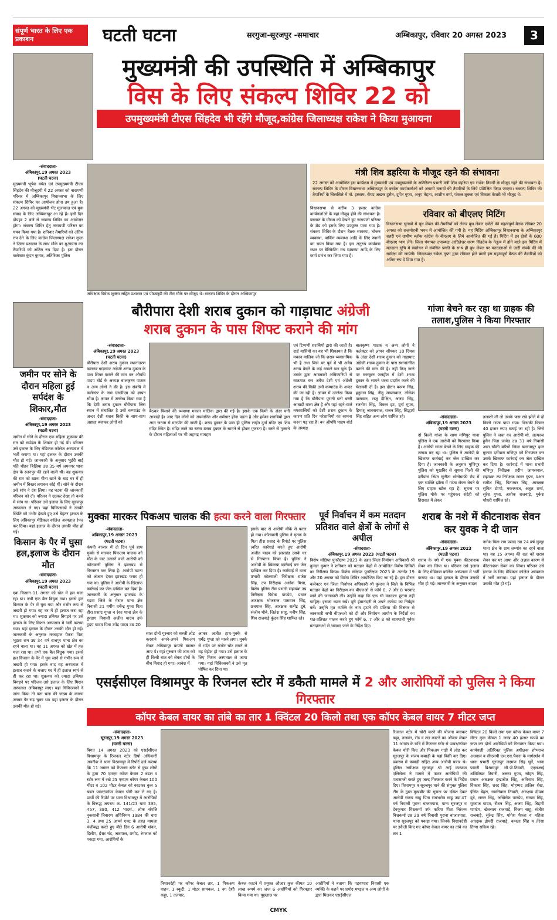संपूर्ण भारत के लिए एक प्रकाशन
घटती घटना
सरगुजा-सूरजपुर -समाचार
अम्बिकापुर, रविवार 20 अगस्त 2023
3
मुख्यमंत्री की उपस्थिति में अम्बिकापुर
विस के लिए संकल्प शिविर 22 को
उपमुख्यमंत्री टीएस सिंहदेव भी रहेंगे मौजूद,कांग्रेस जिलाध्यक्ष राकेश ने किया मुआयना
-संवाददाता-
अंबिकापुर,19 अगस्त 2023
(घटती घटना)
मुख्यमंत्री भूपेश बघेल एवं उपमुख्यमंत्री टीएस सिंहदेव की मौजूदगी में 22 अगस्त को नारायणी परिसर में अम्बिकापुर विधानसभा के लिए संकल्प शिविर का आयोजन होना तय हुआ है। 22 अगस्त को मुख्यमंत्री भेंट मुलाकात एवं युवा संवाद के लिए अम्बिकापुर आ रहे हैं। इसी दिन दोपहर 2 बजे से संकल्प शिविर का आयोजन होगा। संकल्प शिविर हेतु नारायणी परिसर का चयन किया गया है। शनिवार तैयारियों को अंतिम रुप देने के लिए कांग्रेस जिलाध्यक्ष राकेश गुप्ता ने जिला प्रशासन के साथ मौके का मुआयना कर तैयारियों को अंतिम रुप दिया है। इस दौरान कलेक्टर कुंदन कुमार, अतिरिक्त पुलिस
अधिक्षक विवेक शुक्ला सहित प्रशासन एवं पीडब्लूडी की टीम मौके पर मौजूद थे। संकल्प शिविर के दौरान अम्बिकापुर
मंत्री शिव डहरिया के मौजूद रहने की संभावना
22 अगस्त को आयोजित इस कार्यक्रम में मुख्यमंत्री एवं उपमुख्यमंत्री के अतिरिक्त प्रभारी मंत्री शिव डहरिया एवं राजेश तिवारी के मौजूद रहने की संभावना है। संकल्प शिविर के दौरान विधानसभा अम्बिकापुर के कांग्रेस कार्यकर्ताओं को अगामी चनावों की तैयारियों के लिये प्रशिक्षित किया जाएगा। संकल्प शिविर की तैयारियों के सिलसिले में मो. इस्लाम, सैयद अख्तर हुसैन, दुर्गेश गुप्ता, अनूप मेहता, आशीष वर्मा, पंकज शुक्ला एवं विकास केशरी भी मौजूद थे।
विधानसभा से करीब 3 हजार कांग्रेस कार्यकर्ताओं के यहां मौजूद होने की संभावना है। बरसात के मौसम को देखते हुए नारायणी परिसर के शेड को इसके लिए उपयुक्त पाया गया है। संकल्प शिविर के दौरान बैठक व्यवस्था, भोजन व्यवस्था, पार्किंग व्यवस्था आदि के लिए स्थानों का चयन किया गया है। इस अनुरुप कार्यक्रम स्थल पर बैरिकेटिंग मंच व्यवस्था आदि के लिए कार्य प्रारंभ कर लिया गया है।
रविवार को बीएलए मिटिंग
विधानसभा चुनावों में बूथ लेबल की तैयारियों को लेकर बूथ लेबल एजेंटों की महत्वपूर्ण बैठक रविवार 20 अगस्त को राजमोहनी भवन में आयोजित की गयी है। यह मिटिंग अम्बिकापुर विधानसभा के अम्बिकापुर शहरी एवं ग्रामीण ब्लॉक कांग्रेस के बीएलए के लिये आयोजित की गई है। मिटिंग में इन क्षेत्रों के 600 बीएलए भाग लेंगे। जिला पंचायत उपाध्यक्ष आदितेश्वर शरण सिंहदेव के नेतृत्व में होने वाले इस मिटिंग में मतदाता सूचि में संशोधन से संबंधित प्रगति के साथ ही बूथ लेबल पर मतदाताओं से जारी संपर्क की भी समीक्षा की जायेगी। जिलाध्यक्ष राकेश गुप्ता द्वारा रविवार होने वाली इस महत्वपूर्ण बैठक की तैयारियों को अंतिम रुप दे दिया गया है।
जमीन पर सोने के दौरान महिला हुई सर्पदंश के शिकार,मौत
-संवाददाता-
अंबिकापुर,19 अगस्त 2023
(घटती घटना)
जमीन में सोने के दौरान एक महिला शुक्रवार की रात को सर्पदंश के शिकार हो गई थी। परिजन उसे इलाज के लिए मेडिकल कॉलेज अस्पताल में भर्ती कराया था। यहां इलाज के दौरान उसकी मौत हो गई। जानकारी के अनुसार भुईरी बाई पति चौहन बिझिया उम्र 35 वर्ष जयनगर थाना क्षेत्र के रजनपुर की रहने वाली थी। वह शुक्रवार की रात को खाना पीना खाने के बाद घर में ही जमीन में बिस्तर लगाकर सोई थी। सोने के दौरान उसे सांप ने दंश लिया। वह घटना की जानकारी परिजन को दी। परिजन ने उठकर देखा तो कमरे में सांप था। परिजन उसे इलाज के लिए सूरजपुर अस्पताल ले गए। यहां चिकित्सकों ने उसकी स्थिति को गंभीर देखते हुए उसे बेहतर इलाज के लिए अंबिकापुर मेडिकल कॉलेज अस्पताल रेफर कर दिया। यहां इलाज के दौरान उसकी मौत हो गई।
किसान के पैर में घुसा हल,इलाज के दौरान मौत
-संवाददाता-
अंबिकापुर,19 अगस्त 2023
(घटती घटना)
एक किसान 11 अगस्त को खेत में हल चला रहा था। तभी एक बैल बिदुक गया। इससे हल किसान के पैर में घुस गया और गंभीर रूप से जख्मी हो गया। वह घर में ही इलाज करा रहा था। शुक्रवार को ज्यादा तबियत बिगड़ने पर उसे इलाज के लिए मिशन अस्पताल में भर्ती कराया गया। यहां इलाज के दौरान उसकी मौत हो गई। जानकारी के अनुसार मनबहाल पैकरा पिता भुइला राम उम्र 34 वर्ष राजपुर थाना क्षेत्र का रहने वाला था। वह 11 अगस्त को खेत में हल चला रहा था। तभी एक बैल बिदुक गया। इससे हल किसान के पैर में घुस जाने से गंभीर रूप से जख्मी हो गया। इसके बाद वह अस्पताल में इलाज कराने के बजाए घर में ही इलाज स्वयं से ही कर रहा था। शुक्रवार को ज्यादा तबियत बिगड़ने पर परिजन उसे इलाज के लिए मिशन अस्पताल अंबिकापुर लाए। यहां चिकित्सकों ने जांच किया तो पता चला की जख्म के कारण उसका पैर सड़ चुका था। यहां इलाज के दौरान उसकी मौत हो गई।
बौरीपारा देशी शराब दुकान को गाड़ाघाट अंग्रेजी
शराब दुकान के पास शिफ्ट कराने की मांग
-संवाददाता-
अंबिकापुर,19 अगस्त 2023
(घटती घटना)
बौरीपारा देशी शराब दुकान स्थानांतरण कराकर गाड़ाघाट अंग्रेजी शराब दुकान के पास शिफ्ट कराने की मांग वन औषधि पादप बोर्ड के अध्यक्ष बालकृष्ण पाठक व अन्य लोगों ने की है। इस संबंधि में कलेक्टर के नाम एसडीएम को ज्ञापन सौंपा है। ज्ञापन में उल्लेख किया गया है कि देशी शराब दुकान बौरीपारा जिस स्थान में संचालित है उसी कम्पाउंड के अन्दर देशी शराब बिक्री के साथ-साथ अहाता बनाकर लोगों को
बैठकर पिलाने की व्यवस्था मकान मालिक द्वारा की गई है। इसके एक किमी के अंदर घनी आबादी है। आए दिन लोगों को अपमानित और शर्मसार होना पड़ता है और हमेशा शराबियों द्वारा आम जनता से मारपीट की जाती है। शराद दुकान के पास ही पुलिस लाईन दुर्गा मंदिर एवं शिव मंदिर स्थित है। मंदिर जाने का रास्ता शराब दुकान के सामने से होकर गुजरता है। रास्ते से गुजरने के दौरान महिलाओं पर भी अहमद्र व्यवहार
एवं टिप्पणी शराबियों द्वारा की जाती है। दार्ड वासियों का यह भी शिकायत है कि मकान मालिक जो कि शराब व्यवसायिक भी है तथा जिस पर पूर्व में भी अवैध शराब बेचने के कई मामले चल चुके हैं। उसके द्वारा आबकारी अधिकारियों से साठगाठ कर अवैध देशी एवं अंग्रेजी शराब की बिक्री उसी कम्पाउंड के अन्दर की जा रही है। ज्ञापन में उल्लेख किया गया है कि बौरीपारा पुरानी घनी बस्ती आबादी वाला क्षेत्र है और यहां रहने-वाले नगरवासियों को देशी शराब दुकान के कारण प्रति दिन परेशानियों का सामना करना पड़ रहा है। वन औषधि पादप बोर्ड के अध्यक्ष
बालकृष्ण पाठक व अन्य लोगों ने कलेक्टर को ज्ञापन सौंपकर 10 दिवस के अंदर देशी शराब दुकान को गाड़ाघाट अंग्रेजी शराब दुकान के पास स्थानांतरित कराने की मांग की है। नहीं किए जाने पर मजबूरन जनहीत में देशी शराब दुकान के सामने धरना प्रदर्शन करने की चेतावनी दी है। इस दौरान बरूण सिंह, हनुमान सिंह, नीतू जायसवाल, लोकेश पासवान, राजू दीक्षित, अजय सिंह, रजनीश सिंह, विकल झा, दुर्गा गुप्ता, हिमांशु जायसवाल, राजन सिंह, सिद्धार्थ सिंह सहित अन्य लोग शामिल रहे।
गांजा बेचने कर रहा था ग्राहक की तलाश,पुलिस ने किया गिरफ्तार
-संवाददाता-
अंबिकापुर,19 अगस्त 2023
(घटती घटना)
दो किलो गांजा के साथ मणिपुर थाना पुलिस ने एक आरोपी को गिरफ्तार किया है। आरोपी गांजा बेचने के लिए ग्राहक की तलाश कर रहा था। पुलिस ने आरोपी के खिलाफ कार्रवाई कर जेल दाखिल कर दिया है। जानकारी के अनुसार मुणिपुर पुलिस को मुखबिर से सूचना मिली की दर्रीपारा स्थित सुनीता सोनोग्राफी रोड में एक व्यक्ति झोला में गांजा लेकर बेचने के लिए ग्राहक खोज रहा है। सूचना पर पुलिस मौके पर पहुंचकर संदेही को हिरासत में लेकर
तलाशी ली तो उसके पास रखे झोले में दो किलो गांजा पाया गया। जिसकी किमत 40 हजार रुपए बताई जा रही है। जिसे पुलिस ने जब्त कर आरोपी मो. अल्फाज हुसैन पिता जावेद उम्र 31 वर्ष निवासी आरा चौकी बरियों जिला बलरामपुर हाल मुकाम दर्रीपारा मणिपुर को गिरफ्तार कर उसके खिलाफ कार्रवाई कर जेल दाखिल कर दिया है। कार्रवाई में थाना प्रभारी मणिपुर निरीक्षक प्रदीप जायसवाल, सहायक उप निरीक्षक ललन गुप्ता, प्रआर सतीश सिंह, पिताम्बर सिंह, आरक्षक सुमित टोप्पो, मकरध्वज, अतुल शर्मा, सुरेश गुप्ता, अशोक राजवाड़े, मुकेश चौधरी शामिल रहे।
मुक्का मारकर पिकअप चालक की हत्या करने वाला गिरफ्तार
-संवाददाता-
अंबिकापुर,19 अगस्त 2023
(घटती घटना)
कंपनी बाजार में दो दिन पूर्व हाथ मुक्के से मारकर पिकअप चालक को मौत के घाट उतारने वाले आरोपी को कोतवाली पुलिस ने झारखंड से गिरफ्तार कर लिया है। आरोपी घटना को अंजाम देकर झारखंड फरार हो गया था। पुलिस ने आरोपी के खिलाफ कार्रवाई कर जेल दाखिल कर दिया है। जानकारी के अनुसार झारखंड के गढ़वा जिले के मेराल थाना क्षेत्र निवासी 21 वर्षीय धर्मेन्द्र गुप्ता पिता हीरा प्रसाद गुप्ता व रंका थाना क्षेत्र के हुरदाग निवासी अजीत यादव उर्फ हृदय यादव पिता उपेंद्र यादव उम्र 20
साल दोनों गुरुवार को सब्जी लोड करवाने अपने-अपने पिकअप लेकर अंबिकापुर कंपनी बाजार आए थे। यहां गुरुवार की शाम को ही किसी बात को लेकर दोनों के बीच विवाद हो गया। आवेश में
आकर अजीत हाथ-मुक्के से धर्मेंद्र गुप्ता को मारने लगा। मुक्के से गर्दन पर गंभीर चोट लगने से वह बेहोश हो गया। उसे इलाज के लिए मिशन अस्पताल ले जाया गया। यहां चिकित्सकों ने उसे मृत घोषित कर दिया था।
इसके बाद से आरोपी मौके से फरार हो गया। कोतवाली पुलिस ने मृतक के पिता हीरा प्रसाद के रिपोर्ट पर पुलिस त्वरित कार्रवाई करते हुए आरोपी अजीत यादव को झारखंड उसके घर से गिरफ्तार किया है। पुलिस ने आरोपी के खिलाफ कार्रवाई कर जेल दाखिल कर दिया है। कार्रवाई में थाना प्रभारी कोतवाली निरीक्षक राजेश सिंह, उप निरीक्षक अशोक मिश्रा, विशेष पुलिस टीम प्रभारी सहायक उप निरीक्षक विवेक पाण्डेय, प्रधान आरक्षक भोजराज पासवान सिंह, छत्रपाल सिंह, आरक्षक सत्येंद्र दुबे, संजीव चौबे, जितेश साहू, मनीष सिंह, शिव राजवाड़े कुंदन सिंह शामिल रहे।
पूर्व निर्वाचन में कम मतदान प्रतिशत वाले क्षेत्रों के लोगों से अपील
-संवाददाता-
अंबिकापुर,19 अगस्त 2023 (घटती घटना)
विशेष संक्षिप्त पुनरीक्षण 2023 के तहत जिला निर्वाचन अधिकारी श्री कुन्दन कुमार ने शनिवार को मतदान केंद्रों में आयोजित विशेष शिविरों का निरीक्षण किया। विशेष संक्षिप्त पुनरीक्षण 2023 के अंतर्गत 19 और 20 अगस्त को विशेष शिविर आयोजित किए जा रहे हैं। इस दौरान कलेक्टर एवं जिला निर्वाचन अधिकारी श्री कुन्दन ने जिले के विभिन्न मतदान केंद्रों का निरीक्षण कर बीएलओ से फॉर्म 6, 7 और 8 भरवाए जाने की जानकारी ली। उन्होंने कहा कि एक भी मतदाता छूटना नहीं चाहिए। इसका ध्यान रखें। पूरी ईमानदारी से अपने कर्तव्य का निर्वहन करें। उन्होंने मृत व्यक्ति के नाम हटाने की प्रक्रिया की विस्तार से जानकारी सभी बीएलओ को दी और निर्वाचन आयोग के निर्देशों का शत-प्रतिशत पालन करते हुए फॉर्म 6, 7 और 8 को सावधानी पूर्वक मतदाताओं से भरवाए जाने के निर्देश दिए।
शराब के नशे में कीटनाशक सेवन कर युवक ने दी जान
-संवाददाता-
अंबिकापुर,19 अगस्त 2023
(घटती घटना)
शराब के नशे में एक युवक कीटनाशक सेवन कर लिया था। परिजन उसे इलाज के लिए मेडिकल कॉलेज अस्पताल में भर्ती कराया था। यहां इलाज के दौरान उसकी मौत हो गई। जानकारी के अनुसार बादल
नागेश पिता राम प्रसाद उम्र 24 वर्ष लुण्ड्रा थाना क्षेत्र के ग्राम लम्गांव का रहने वाला था। वह 15 अगस्त की रात को शराब सेवन कर घर आया और अज्ञात कारण से कीटनाशक सेवन कर लिया। परिजन उसे इलाज के लिए मेडिकल कॉलेज अस्पताल में भर्ती कराया। यहां इलाज के दौरान उसकी मोत हो गई।
एसईसीएल विश्रामपुर के रिजनल स्टोर में डकैती मामले में 2 और आरोपियों को पुलिस ने किया गिरफ्तार
कॉपर केबल वायर का तांबे का तार 1 क्विंटल 20 किलो तथा एक कॉपर केबल वायर 7 मीटर जप्त
-संवाददाता-
सूरजपुर,19 अगस्त 2023
(घटती घटना)
विगत 14 अगस्त 2023 को एसईसीएल विश्रामपुर के रिजनल स्टोर डिपो अधिकारी अवनीश ने थाना विश्रामपुर में रिपोर्ट दर्ज कराया कि 11 अगस्त को रिजनल स्टोर से कुछ लोगों के द्वारा 70 एमएम कॉपर केबल 2 बंडल व स्टोर रूम में रखे 25 एमएम कॉपर केबल 100 मीटर व 102 मीटर केबल को काटकर कुल 5 बंडल पावर/कॉपर केबल चोरी कर ले गए है। प्रार्थी की रिपोर्ट पर थाना विश्रामपुर में आरोपियों के विरूद्ध अपराध क्र. 141/23 धारा 395, 457, 380, 412 भादसं., लोक संपत्ति नुकसानी निवारण अधिनियम 1984 की धारा 3, 4 तथा 25 आर्म्स एक्ट के तहत मामला पंजीबद्ध करते हुए बीते दिन 6 आरोपी शंकर, दिलीप, ईश्वर चंद, जशपाल, प्रमोद, रंगलाल को पकड़ा गया, आरोपियों के
निशानदेही पर कॉपर केबल तार, 1 पिकअप वाहन, 1 स्कूटी, 1 मोटर सायकल, 1 नग देशी कट्टा, 1 तलवार,
केबल काटने में प्रयुक्त औजार कुल कीमत 10 लाख रूपये का जप्त 6 आरोपियों को गिरफ्तार किया गया था। पूछताछ पर
आरोपियों ने बताया कि पडवापारा निवासी एक व्यक्ति के कहने पर प्रमोद मण्डल व अन्य लोगों के द्वारा मिलकर एसईसीएल
रिजनल स्टोर में चोरी करने की योजना बनाकर कट्टा, तलवार, रॉड व तार काटने का औजार लेकर 11 अगस्त के रात्रि में रिजनल स्टोर से पावर/कॉपर केबल चोरी किए और पिकअप गाड़ी में लोड कर सूरजपुर के संजय कबाड़ी के यहां बिक्री कर दिए। प्रकरण में कबाड़ी सहित अन्य आरोपी फरार थे। पुलिस अधीक्षक सूरजपुर श्री आई कल्याण एलिसेला ने मामले में फरार आरोपियों की पतासाजी करते हुए जल्द गिरफ्तार करने के निर्देश दिए। विश्रामपुर व सूरजपुर थाने की संयुक्त पुलिस टीम के द्वारा मुखबीर की सूचना पर दबिश देकर आरोपी संजय साहू पिता रामभरोष साहू उम्र 47 वर्ष निवासी पुराना बाजारपारा, थाना सूरजपुर व देवकुमार विश्वकर्मा उर्फ करिया पिता निरंजन विश्वकर्मा उम्र 29 वर्ष निवासी पुराना बाजारपारा, थाना सूरजपुर को पकड़ा गया। जिनके निशानदेही पर डकैती किए गए कॉपर केबल वायर का तांबे का तार 1
क्विंटल 20 किलो तथा एक कॉपर केबल वायर 7 मीटर कुल कीमत 1 लाख 40 हजार रूपये का जप्त कर दोनों आरोपियों को गिरफ्तार किया गया। कार्यवाही अतिरिक्त पुलिस अधीक्षक शोभराज अग्रवाल व सीएसपी एस.एस.पैकरा के मार्गदर्शन में थाना प्रभारी सूरजपुर लक्ष्मण सिंह धुर्वे, थाना प्रभारी विश्रामपुर सी.पी.तिवारी, एएसआई शशिशेखर तिवारी, अरूण गुप्ता, सोहन सिंह, प्रधान आरक्षक इन्द्रजीत सिंह, अविनाश सिंह, विकास सिंह, शरद सिंह, मोहम्मद तालिब शेख, ईसित बेहरा, रामनिवास तिवारी, आरक्षक दीपक दुबे, ललन सिंह, अखिलेश पाण्डेय, सत्यम सिंह, युवराज यादव, रौशन सिंह, अजय सिंह, बिहारी पाण्डेय, खेलसाय राजवाड़े, विजय साहू, संजीव राजवाड़े, सुरेन्द्र सिंह, योगेश पैकरा व महिला आरक्षक द्रोपदी राजवाड़े, कमला सिंह व तेरेसा तिग्गा सक्रिय रहे।
CMYK